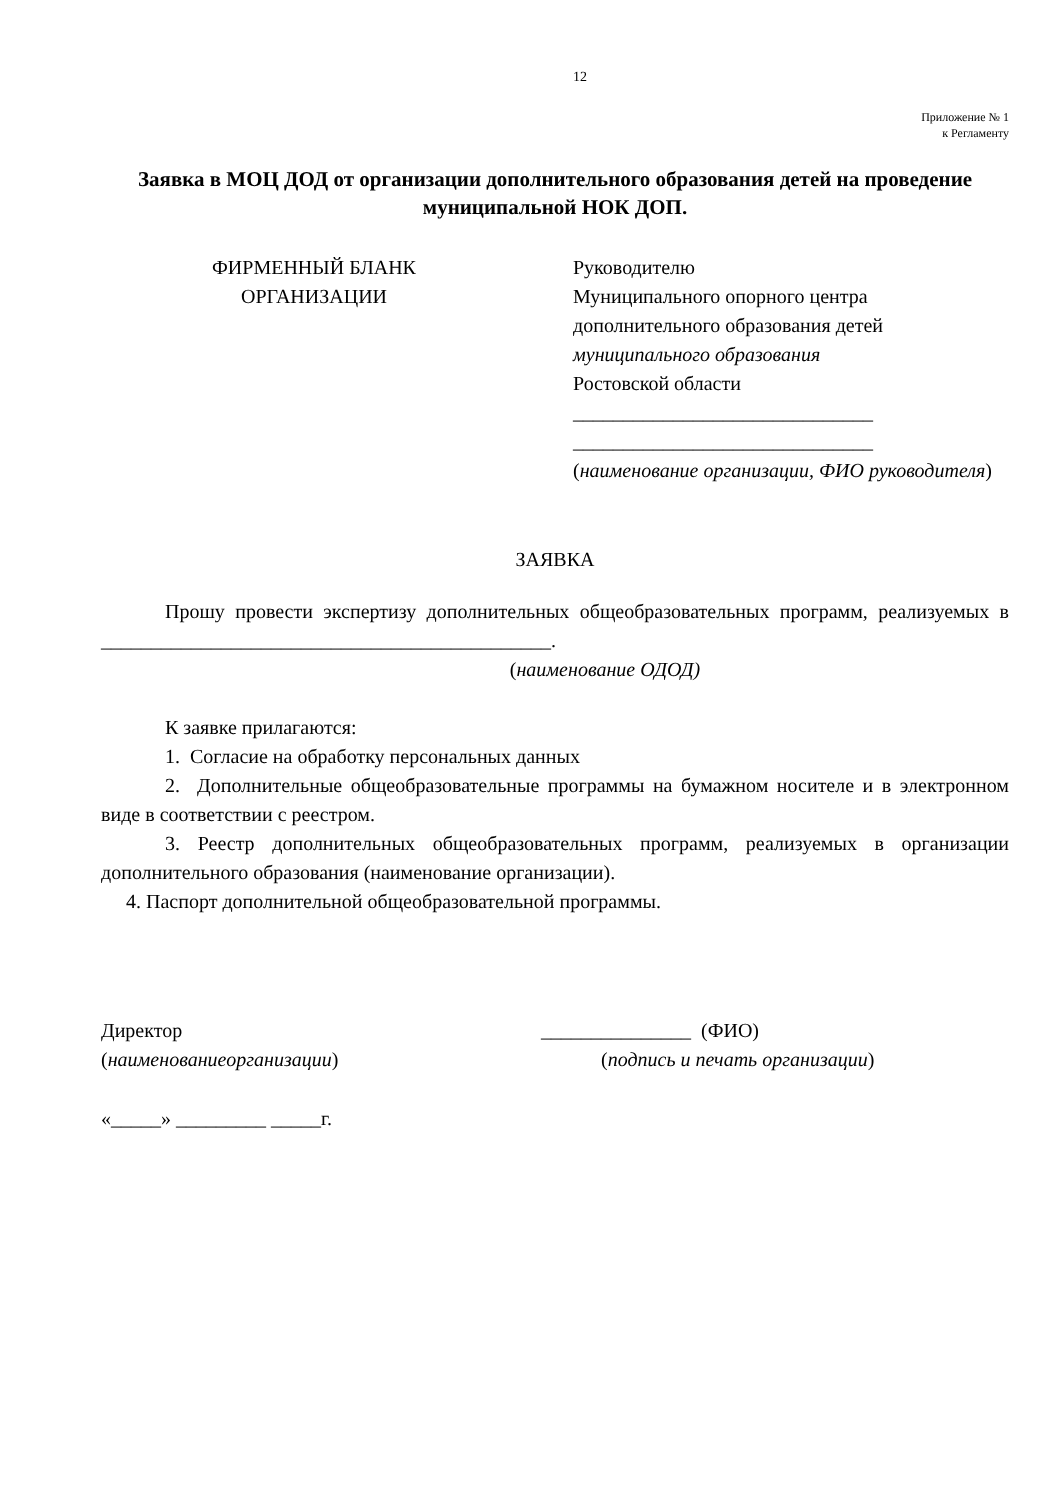12
Приложение № 1
к Регламенту
Заявка в МОЦ ДОД от организации дополнительного образования детей на проведение муниципальной НОК ДОП.
ФИРМЕННЫЙ БЛАНК
ОРГАНИЗАЦИИ
Руководителю
Муниципального опорного центра
дополнительного образования детей
муниципального образования
Ростовской области
______________________________
______________________________
(наименование организации, ФИО руководителя)
ЗАЯВКА
Прошу провести экспертизу дополнительных общеобразовательных программ, реализуемых в _____________________________________________.
(наименование ОДОД)
К заявке прилагаются:
1. Согласие на обработку персональных данных
2. Дополнительные общеобразовательные программы на бумажном носителе и в электронном виде в соответствии с реестром.
3. Реестр дополнительных общеобразовательных программ, реализуемых в организации дополнительного образования (наименование организации).
4. Паспорт дополнительной общеобразовательной программы.
Директор
(наименованиеорганизации)
_______________ (ФИО)
(подпись и печать организации)
«_____» _________ _____г.